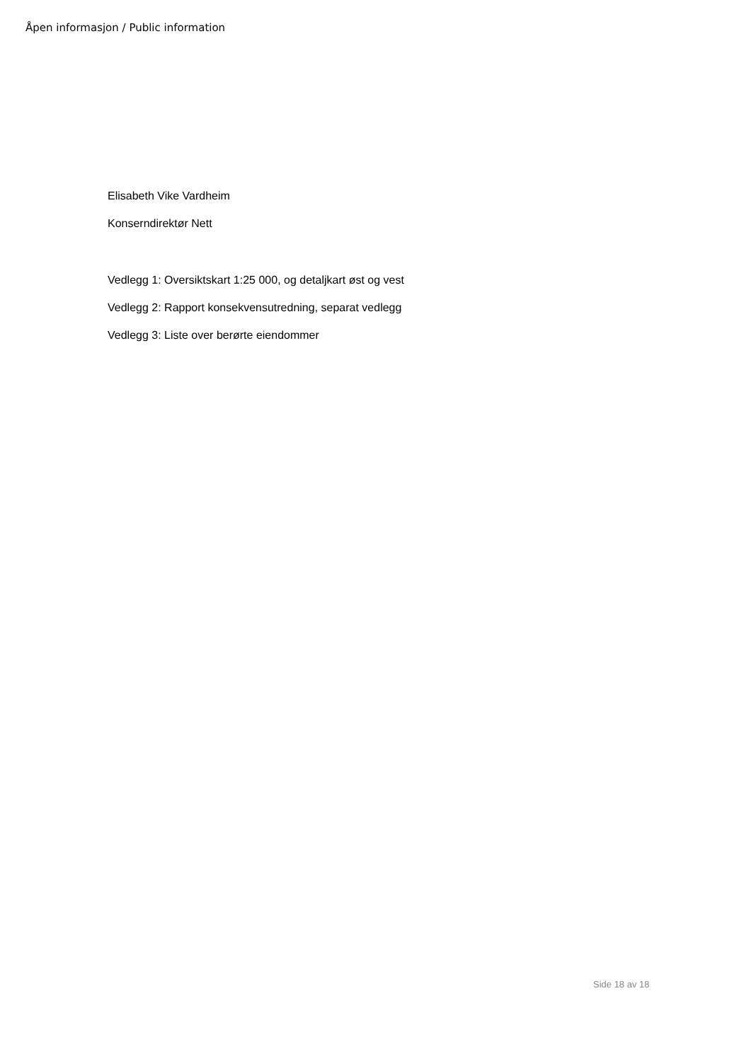Åpen informasjon / Public information
Elisabeth Vike Vardheim
Konserndirektør Nett
Vedlegg 1: Oversiktskart 1:25 000, og detaljkart øst og vest
Vedlegg 2: Rapport konsekvensutredning, separat vedlegg
Vedlegg 3: Liste over berørte eiendommer
Side 18 av 18